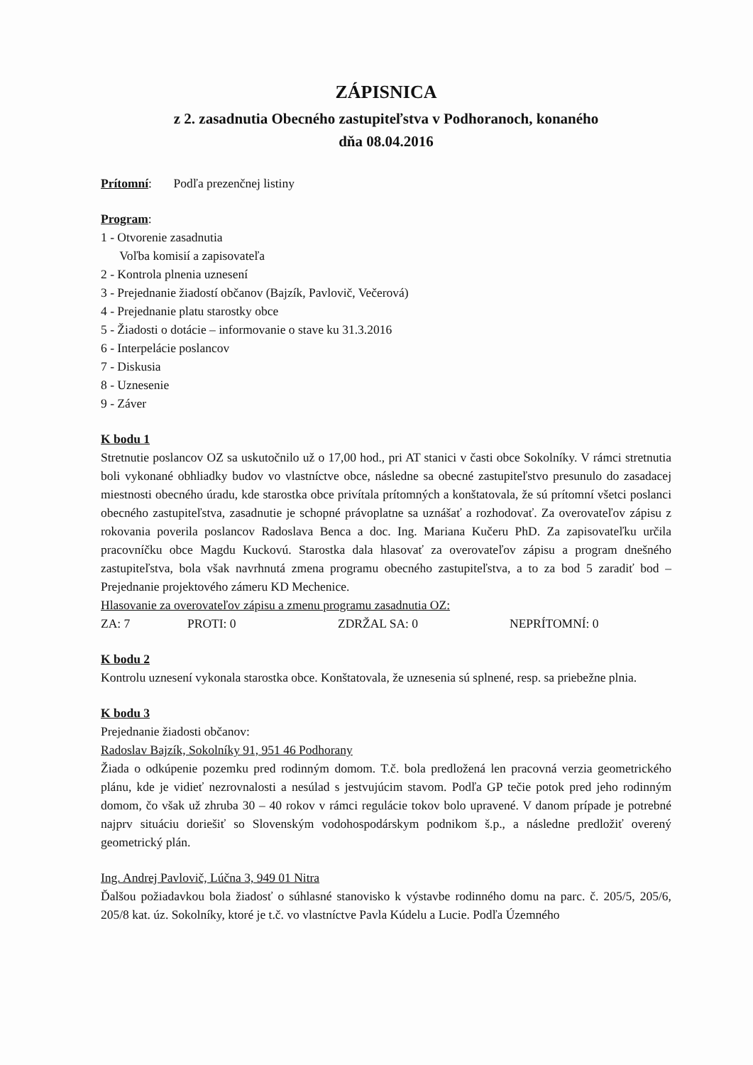ZÁPISNICA
z 2. zasadnutia Obecného zastupiteľstva v Podhoranoch, konaného
dňa 08.04.2016
Prítomní: Podľa prezenčnej listiny
Program:
1 - Otvorenie zasadnutia
Voľba komisií a zapisovateľa
2 - Kontrola plnenia uznesení
3 - Prejednanie žiadostí občanov (Bajzík, Pavlovič, Večerová)
4 - Prejednanie platu starostky obce
5 - Žiadosti o dotácie – informovanie o stave ku 31.3.2016
6 - Interpelácie poslancov
7 - Diskusia
8 - Uznesenie
9 - Záver
K bodu 1
Stretnutie poslancov OZ sa uskutočnilo už o 17,00 hod., pri AT stanici v časti obce Sokolníky. V rámci stretnutia boli vykonané obhliadky budov vo vlastníctve obce, následne sa obecné zastupiteľstvo presunulo do zasadacej miestnosti obecného úradu, kde starostka obce privítala prítomných a konštatovala, že sú prítomní všetci poslanci obecného zastupiteľstva, zasadnutie je schopné právoplatne sa uznášať a rozhodovať. Za overovateľov zápisu z rokovania poverila poslancov Radoslava Benca a doc. Ing. Mariana Kučeru PhD. Za zapisovateľku určila pracovníčku obce Magdu Kuckovú. Starostka dala hlasovať za overovateľov zápisu a program dnešného zastupiteľstva, bola však navrhnutá zmena programu obecného zastupiteľstva, a to za bod 5 zaradiť bod – Prejednanie projektového zámeru KD Mechenice.
Hlasovanie za overovateľov zápisu a zmenu programu zasadnutia OZ:
ZA: 7 PROTI: 0 ZDRŽAL SA: 0 NEPRÍTOMNÍ: 0
K bodu 2
Kontrolu uznesení vykonala starostka obce. Konštatovala, že uznesenia sú splnené, resp. sa priebežne plnia.
K bodu 3
Prejednanie žiadosti občanov:
Radoslav Bajzík, Sokolníky 91, 951 46 Podhorany
Žiada o odkúpenie pozemku pred rodinným domom. T.č. bola predložená len pracovná verzia geometrického plánu, kde je vidieť nezrovnalosti a nesúlad s jestvujúcim stavom. Podľa GP tečie potok pred jeho rodinným domom, čo však už zhruba 30 – 40 rokov v rámci regulácie tokov bolo upravené. V danom prípade je potrebné najprv situáciu doriešiť so Slovenským vodohospodárskym podnikom š.p., a následne predložiť overený geometrický plán.
Ing. Andrej Pavlovič, Lúčna 3, 949 01 Nitra
Ďalšou požiadavkou bola žiadosť o súhlasné stanovisko k výstavbe rodinného domu na parc. č. 205/5, 205/6, 205/8 kat. úz. Sokolníky, ktoré je t.č. vo vlastníctve Pavla Kúdelu a Lucie. Podľa Územného